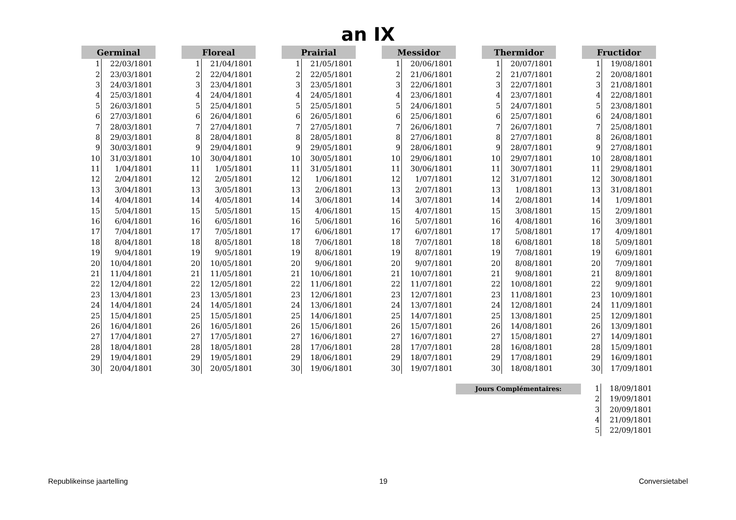an IX
| Germinal | |
| --- | --- |
| 1 | 22/03/1801 |
| 2 | 23/03/1801 |
| 3 | 24/03/1801 |
| 4 | 25/03/1801 |
| 5 | 26/03/1801 |
| 6 | 27/03/1801 |
| 7 | 28/03/1801 |
| 8 | 29/03/1801 |
| 9 | 30/03/1801 |
| 10 | 31/03/1801 |
| 11 | 1/04/1801 |
| 12 | 2/04/1801 |
| 13 | 3/04/1801 |
| 14 | 4/04/1801 |
| 15 | 5/04/1801 |
| 16 | 6/04/1801 |
| 17 | 7/04/1801 |
| 18 | 8/04/1801 |
| 19 | 9/04/1801 |
| 20 | 10/04/1801 |
| 21 | 11/04/1801 |
| 22 | 12/04/1801 |
| 23 | 13/04/1801 |
| 24 | 14/04/1801 |
| 25 | 15/04/1801 |
| 26 | 16/04/1801 |
| 27 | 17/04/1801 |
| 28 | 18/04/1801 |
| 29 | 19/04/1801 |
| 30 | 20/04/1801 |
| Floreal | |
| --- | --- |
| 1 | 21/04/1801 |
| 2 | 22/04/1801 |
| 3 | 23/04/1801 |
| 4 | 24/04/1801 |
| 5 | 25/04/1801 |
| 6 | 26/04/1801 |
| 7 | 27/04/1801 |
| 8 | 28/04/1801 |
| 9 | 29/04/1801 |
| 10 | 30/04/1801 |
| 11 | 1/05/1801 |
| 12 | 2/05/1801 |
| 13 | 3/05/1801 |
| 14 | 4/05/1801 |
| 15 | 5/05/1801 |
| 16 | 6/05/1801 |
| 17 | 7/05/1801 |
| 18 | 8/05/1801 |
| 19 | 9/05/1801 |
| 20 | 10/05/1801 |
| 21 | 11/05/1801 |
| 22 | 12/05/1801 |
| 23 | 13/05/1801 |
| 24 | 14/05/1801 |
| 25 | 15/05/1801 |
| 26 | 16/05/1801 |
| 27 | 17/05/1801 |
| 28 | 18/05/1801 |
| 29 | 19/05/1801 |
| 30 | 20/05/1801 |
| Prairial | |
| --- | --- |
| 1 | 21/05/1801 |
| 2 | 22/05/1801 |
| 3 | 23/05/1801 |
| 4 | 24/05/1801 |
| 5 | 25/05/1801 |
| 6 | 26/05/1801 |
| 7 | 27/05/1801 |
| 8 | 28/05/1801 |
| 9 | 29/05/1801 |
| 10 | 30/05/1801 |
| 11 | 31/05/1801 |
| 12 | 1/06/1801 |
| 13 | 2/06/1801 |
| 14 | 3/06/1801 |
| 15 | 4/06/1801 |
| 16 | 5/06/1801 |
| 17 | 6/06/1801 |
| 18 | 7/06/1801 |
| 19 | 8/06/1801 |
| 20 | 9/06/1801 |
| 21 | 10/06/1801 |
| 22 | 11/06/1801 |
| 23 | 12/06/1801 |
| 24 | 13/06/1801 |
| 25 | 14/06/1801 |
| 26 | 15/06/1801 |
| 27 | 16/06/1801 |
| 28 | 17/06/1801 |
| 29 | 18/06/1801 |
| 30 | 19/06/1801 |
| Messidor | |
| --- | --- |
| 1 | 20/06/1801 |
| 2 | 21/06/1801 |
| 3 | 22/06/1801 |
| 4 | 23/06/1801 |
| 5 | 24/06/1801 |
| 6 | 25/06/1801 |
| 7 | 26/06/1801 |
| 8 | 27/06/1801 |
| 9 | 28/06/1801 |
| 10 | 29/06/1801 |
| 11 | 30/06/1801 |
| 12 | 1/07/1801 |
| 13 | 2/07/1801 |
| 14 | 3/07/1801 |
| 15 | 4/07/1801 |
| 16 | 5/07/1801 |
| 17 | 6/07/1801 |
| 18 | 7/07/1801 |
| 19 | 8/07/1801 |
| 20 | 9/07/1801 |
| 21 | 10/07/1801 |
| 22 | 11/07/1801 |
| 23 | 12/07/1801 |
| 24 | 13/07/1801 |
| 25 | 14/07/1801 |
| 26 | 15/07/1801 |
| 27 | 16/07/1801 |
| 28 | 17/07/1801 |
| 29 | 18/07/1801 |
| 30 | 19/07/1801 |
| Thermidor | |
| --- | --- |
| 1 | 20/07/1801 |
| 2 | 21/07/1801 |
| 3 | 22/07/1801 |
| 4 | 23/07/1801 |
| 5 | 24/07/1801 |
| 6 | 25/07/1801 |
| 7 | 26/07/1801 |
| 8 | 27/07/1801 |
| 9 | 28/07/1801 |
| 10 | 29/07/1801 |
| 11 | 30/07/1801 |
| 12 | 31/07/1801 |
| 13 | 1/08/1801 |
| 14 | 2/08/1801 |
| 15 | 3/08/1801 |
| 16 | 4/08/1801 |
| 17 | 5/08/1801 |
| 18 | 6/08/1801 |
| 19 | 7/08/1801 |
| 20 | 8/08/1801 |
| 21 | 9/08/1801 |
| 22 | 10/08/1801 |
| 23 | 11/08/1801 |
| 24 | 12/08/1801 |
| 25 | 13/08/1801 |
| 26 | 14/08/1801 |
| 27 | 15/08/1801 |
| 28 | 16/08/1801 |
| 29 | 17/08/1801 |
| 30 | 18/08/1801 |
| Fructidor | |
| --- | --- |
| 1 | 19/08/1801 |
| 2 | 20/08/1801 |
| 3 | 21/08/1801 |
| 4 | 22/08/1801 |
| 5 | 23/08/1801 |
| 6 | 24/08/1801 |
| 7 | 25/08/1801 |
| 8 | 26/08/1801 |
| 9 | 27/08/1801 |
| 10 | 28/08/1801 |
| 11 | 29/08/1801 |
| 12 | 30/08/1801 |
| 13 | 31/08/1801 |
| 14 | 1/09/1801 |
| 15 | 2/09/1801 |
| 16 | 3/09/1801 |
| 17 | 4/09/1801 |
| 18 | 5/09/1801 |
| 19 | 6/09/1801 |
| 20 | 7/09/1801 |
| 21 | 8/09/1801 |
| 22 | 9/09/1801 |
| 23 | 10/09/1801 |
| 24 | 11/09/1801 |
| 25 | 12/09/1801 |
| 26 | 13/09/1801 |
| 27 | 14/09/1801 |
| 28 | 15/09/1801 |
| 29 | 16/09/1801 |
| 30 | 17/09/1801 |
Jours Complémentaires:
| 1 | 18/09/1801 |
| 2 | 19/09/1801 |
| 3 | 20/09/1801 |
| 4 | 21/09/1801 |
| 5 | 22/09/1801 |
Republikeinse jaartelling 19 Conversietabel